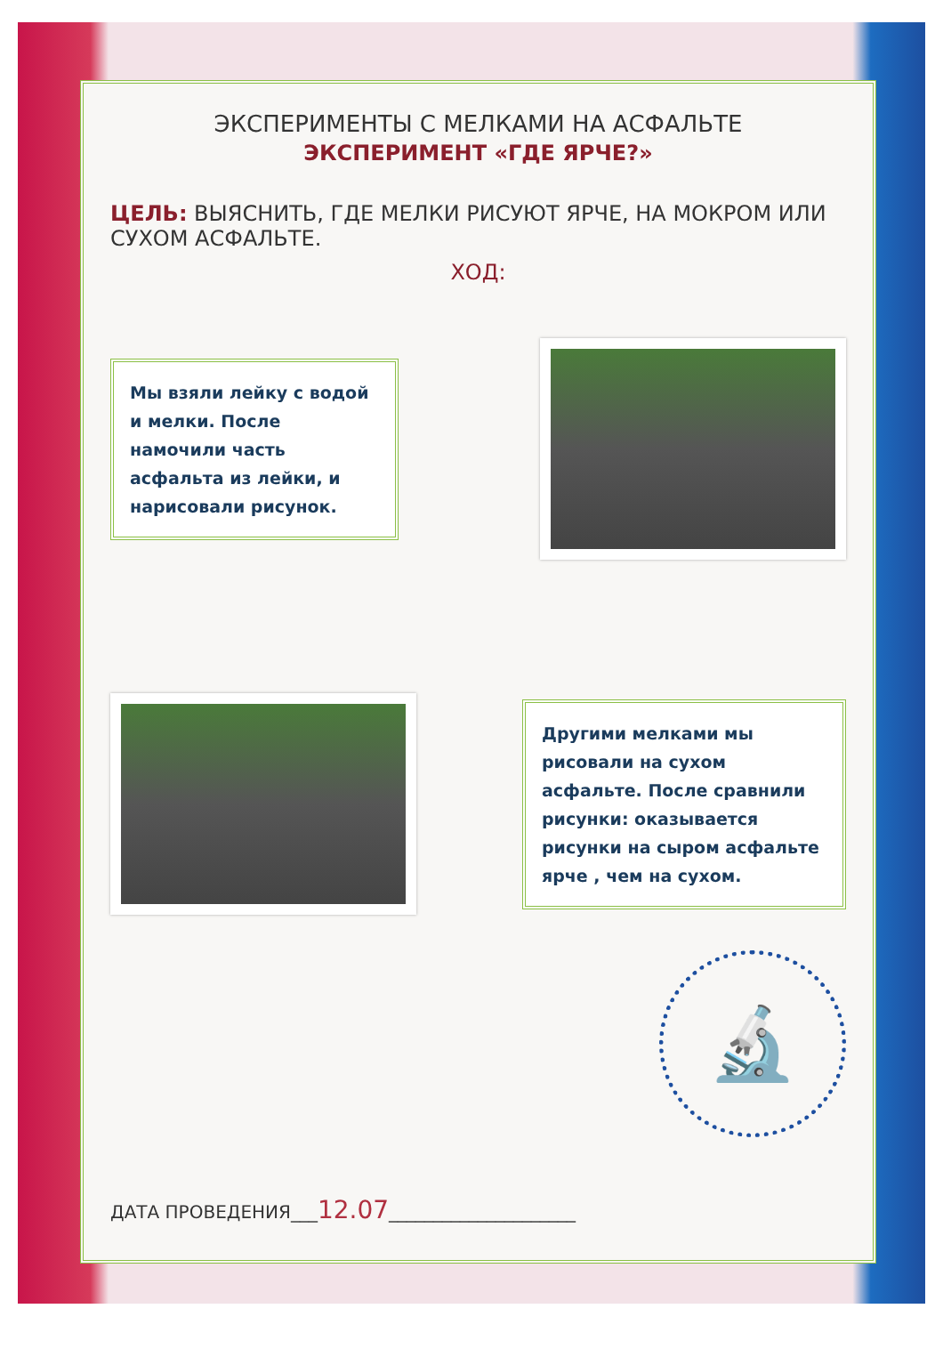ЭКСПЕРИМЕНТЫ С МЕЛКАМИ НА АСФАЛЬТЕ
ЭКСПЕРИМЕНТ «ГДЕ ЯРЧЕ?»
ЦЕЛЬ: ВЫЯСНИТЬ, ГДЕ МЕЛКИ РИСУЮТ ЯРЧЕ, НА МОКРОМ ИЛИ СУХОМ АСФАЛЬТЕ.
ХОД:
Мы взяли лейку с водой и мелки. После намочили часть асфальта из лейки, и нарисовали рисунок.
Другими мелками мы рисовали на сухом асфальте. После сравнили рисунки: оказывается рисунки на сыром асфальте ярче , чем на сухом.
🔬
ДАТА ПРОВЕДЕНИЯ___12.07_____________________